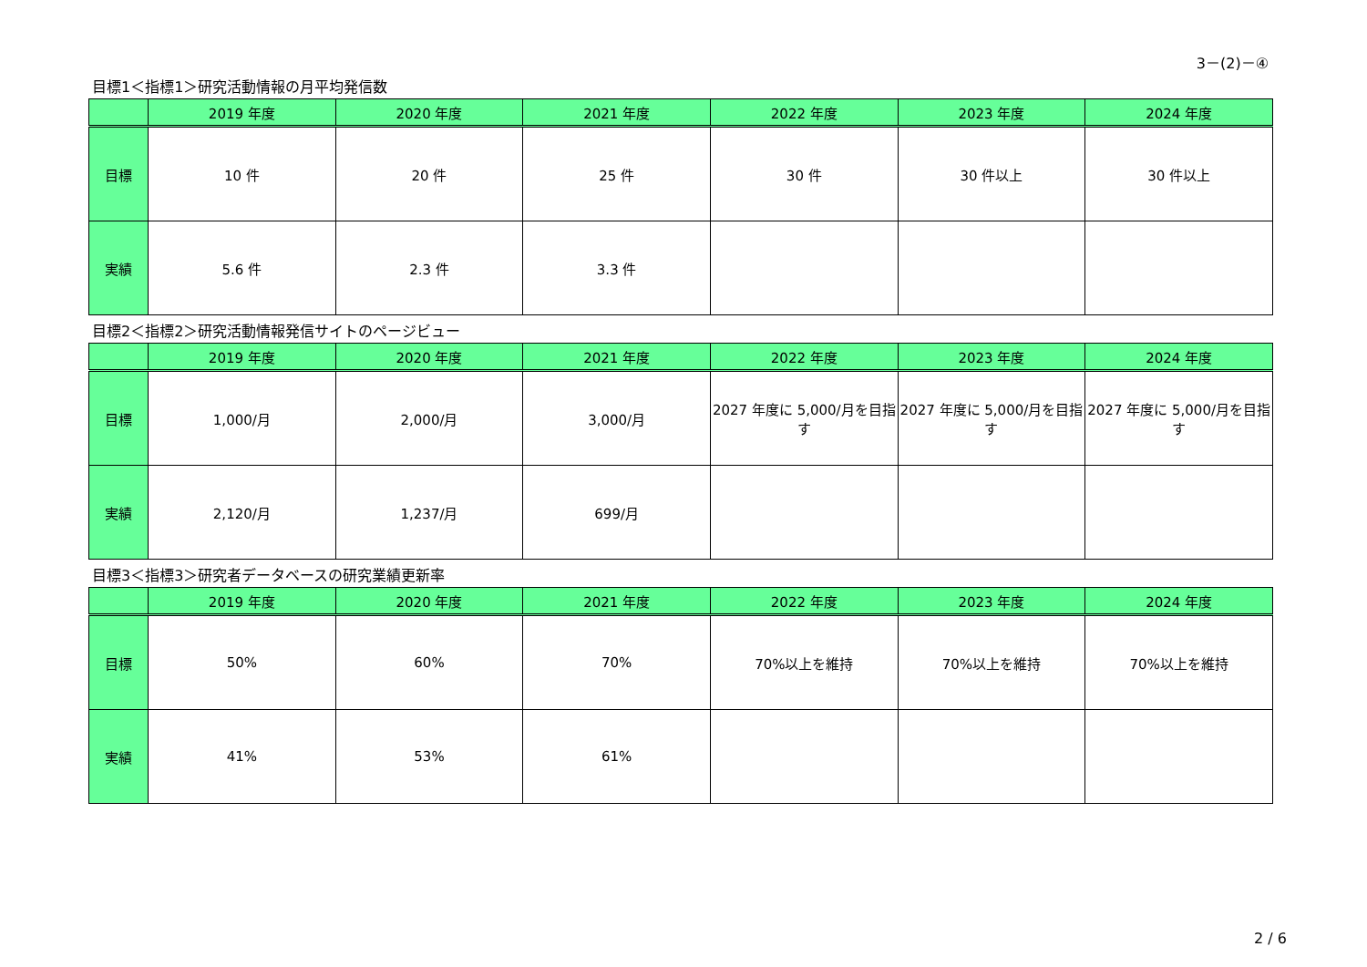3－(2)－④
目標1＜指標1＞研究活動情報の月平均発信数
| | 2019 年度 | 2020 年度 | 2021 年度 | 2022 年度 | 2023 年度 | 2024 年度 |
| --- | --- | --- | --- | --- | --- | --- |
| 目標 | 10 件 | 20 件 | 25 件 | 30 件 | 30 件以上 | 30 件以上 |
| 実績 | 5.6 件 | 2.3 件 | 3.3 件 | | | |
目標2＜指標2＞研究活動情報発信サイトのページビュー
| | 2019 年度 | 2020 年度 | 2021 年度 | 2022 年度 | 2023 年度 | 2024 年度 |
| --- | --- | --- | --- | --- | --- | --- |
| 目標 | 1,000/月 | 2,000/月 | 3,000/月 | 2027 年度に 5,000/月を目指す | 2027 年度に 5,000/月を目指す | 2027 年度に 5,000/月を目指す |
| 実績 | 2,120/月 | 1,237/月 | 699/月 | | | |
目標3＜指標3＞研究者データベースの研究業績更新率
| | 2019 年度 | 2020 年度 | 2021 年度 | 2022 年度 | 2023 年度 | 2024 年度 |
| --- | --- | --- | --- | --- | --- | --- |
| 目標 | 50% | 60% | 70% | 70%以上を維持 | 70%以上を維持 | 70%以上を維持 |
| 実績 | 41% | 53% | 61% | | | |
2 / 6